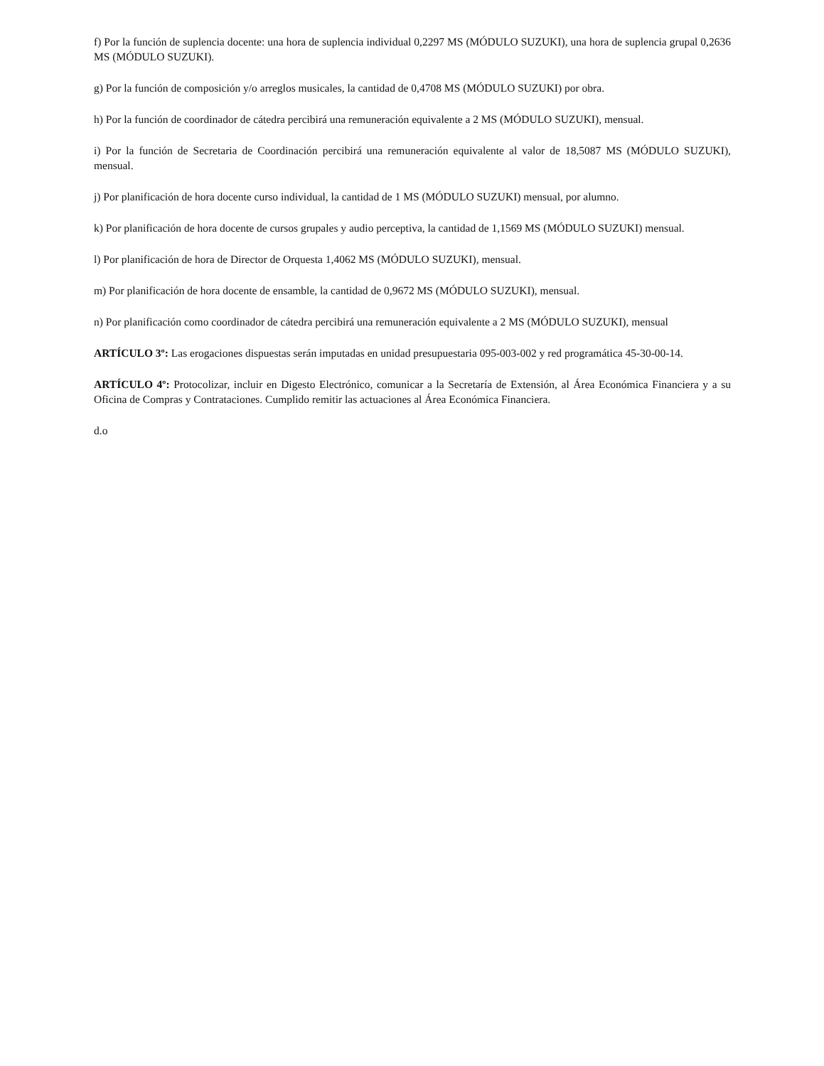f) Por la función de suplencia docente: una hora de suplencia individual 0,2297 MS (MÓDULO SUZUKI), una hora de suplencia grupal 0,2636 MS (MÓDULO SUZUKI).
g) Por la función de composición y/o arreglos musicales, la cantidad de 0,4708 MS (MÓDULO SUZUKI) por obra.
h) Por la función de coordinador de cátedra percibirá una remuneración equivalente a 2 MS (MÓDULO SUZUKI), mensual.
i) Por la función de Secretaria de Coordinación percibirá una remuneración equivalente al valor de 18,5087 MS (MÓDULO SUZUKI), mensual.
j) Por planificación de hora docente curso individual, la cantidad de 1 MS (MÓDULO SUZUKI) mensual, por alumno.
k) Por planificación de hora docente de cursos grupales y audio perceptiva, la cantidad de 1,1569 MS (MÓDULO SUZUKI) mensual.
l) Por planificación de hora de Director de Orquesta 1,4062 MS (MÓDULO SUZUKI), mensual.
m) Por planificación de hora docente de ensamble, la cantidad de 0,9672 MS (MÓDULO SUZUKI), mensual.
n) Por planificación como coordinador de cátedra percibirá una remuneración equivalente a 2 MS (MÓDULO SUZUKI), mensual
ARTÍCULO 3º: Las erogaciones dispuestas serán imputadas en unidad presupuestaria 095-003-002 y red programática 45-30-00-14.
ARTÍCULO 4º: Protocolizar, incluir en Digesto Electrónico, comunicar a la Secretaría de Extensión, al Área Económica Financiera y a su Oficina de Compras y Contrataciones. Cumplido remitir las actuaciones al Área Económica Financiera.
d.o